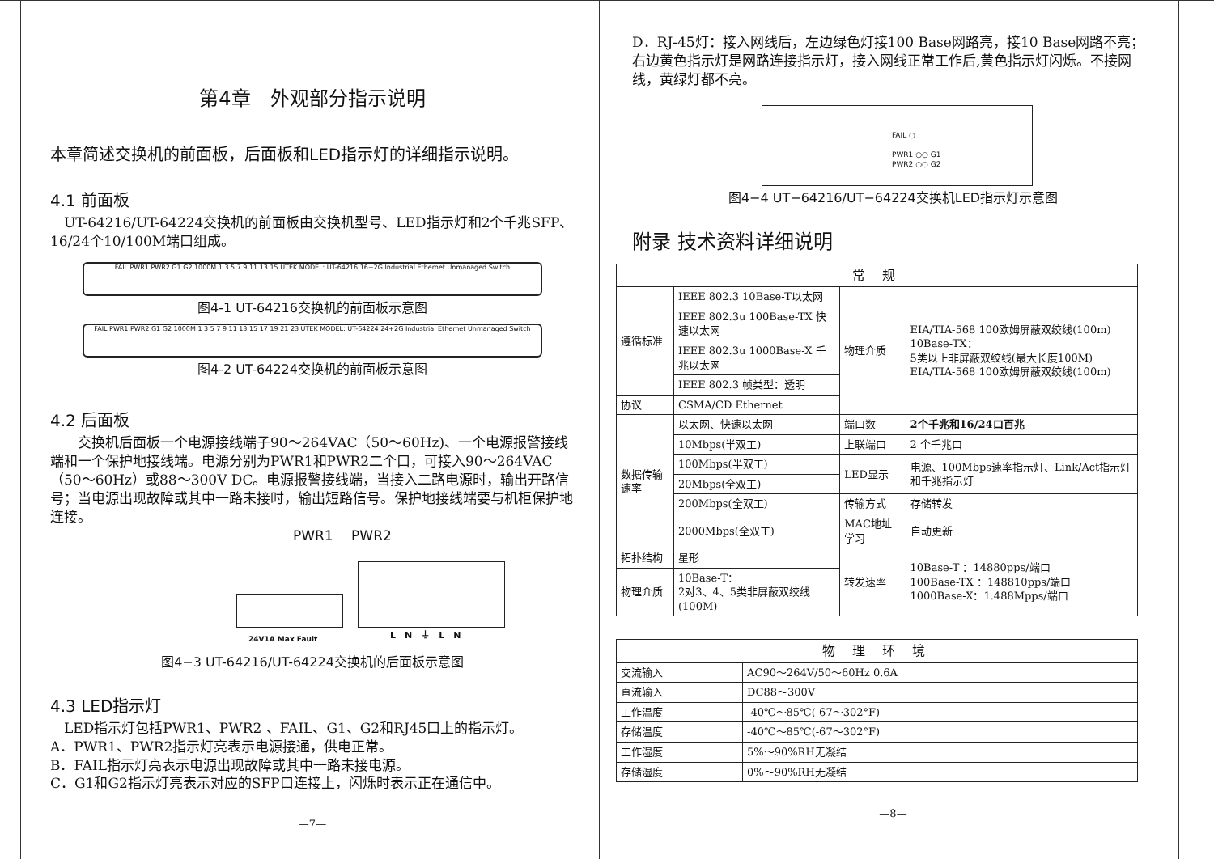第4章　外观部分指示说明
本章简述交换机的前面板，后面板和LED指示灯的详细指示说明。
4.1 前面板
　UT-64216/UT-64224交换机的前面板由交换机型号、LED指示灯和2个千兆SFP、16/24个10/100M端口组成。
FAIL PWR1 PWR2 G1 G2 1000M 1 3 5 7 9 11 13 15 UTEK MODEL: UT-64216 16+2G Industrial Ethernet Unmanaged Switch
图4-1 UT-64216交换机的前面板示意图
FAIL PWR1 PWR2 G1 G2 1000M 1 3 5 7 9 11 13 15 17 19 21 23 UTEK MODEL: UT-64224 24+2G Industrial Ethernet Unmanaged Switch
图4-2 UT-64224交换机的前面板示意图
4.2 后面板
　　交换机后面板一个电源接线端子90～264VAC（50～60Hz)、一个电源报警接线端和一个保护地接线端。电源分别为PWR1和PWR2二个口，可接入90～264VAC（50～60Hz）或88～300V DC。电源报警接线端，当接入二路电源时，输出开路信号；当电源出现故障或其中一路未接时，输出短路信号。保护地接线端要与机柜保护地连接。
PWR1　 PWR2
24V1A Max Fault L　N　⏚　L　N
图4−3 UT-64216/UT-64224交换机的后面板示意图
4.3 LED指示灯
　LED指示灯包括PWR1、PWR2 、FAIL、G1、G2和RJ45口上的指示灯。
A．PWR1、PWR2指示灯亮表示电源接通，供电正常。
B．FAIL指示灯亮表示电源出现故障或其中一路未接电源。
C．G1和G2指示灯亮表示对应的SFP口连接上，闪烁时表示正在通信中。
—7—
D．RJ-45灯：接入网线后，左边绿色灯接100 Base网路亮，接10 Base网路不亮；右边黄色指示灯是网路连接指示灯，接入网线正常工作后,黄色指示灯闪烁。不接网线，黄绿灯都不亮。
FAIL ○
PWR1 ○○ G1
PWR2 ○○ G2
图4−4 UT−64216/UT−64224交换机LED指示灯示意图
附录 技术资料详细说明
| 常 规 | | | |
| --- | --- | --- | --- |
| 遵循标准 | IEEE 802.3 10Base-T以太网 | 物理介质 | EIA/TIA-568 100欧姆屏蔽双绞线(100m) 10Base-TX： 5类以上非屏蔽双绞线(最大长度100M) EIA/TIA-568 100欧姆屏蔽双绞线(100m) |
| | IEEE 802.3u 100Base-TX 快速以太网 | | |
| | IEEE 802.3u 1000Base-X 千兆以太网 | | |
| | IEEE 802.3 帧类型：透明 | | |
| 协议 | CSMA/CD Ethernet | | |
| 数据传输速率 | 以太网、快速以太网 | 端口数 | 2个千兆和16/24口百兆 |
| | 10Mbps(半双工) | 上联端口 | 2 个千兆口 |
| | 100Mbps(半双工) | LED显示 | 电源、100Mbps速率指示灯、Link/Act指示灯和千兆指示灯 |
| | 20Mbps(全双工) | | |
| | 200Mbps(全双工) | 传输方式 | 存储转发 |
| | 2000Mbps(全双工) | MAC地址学习 | 自动更新 |
| 拓扑结构 | 星形 | 转发速率 | 10Base-T ：14880pps/端口 100Base-TX ：148810pps/端口 1000Base-X：1.488Mpps/端口 |
| 物理介质 | 10Base-T： 2对3、4、5类非屏蔽双绞线(100M) | | |
| 物 理 环 境 | |
| --- | --- |
| 交流输入 | AC90～264V/50～60Hz 0.6A |
| 直流输入 | DC88～300V |
| 工作温度 | -40℃～85℃(-67～302°F) |
| 存储温度 | -40℃～85℃(-67～302°F) |
| 工作湿度 | 5%～90%RH无凝结 |
| 存储湿度 | 0%～90%RH无凝结 |
—8—